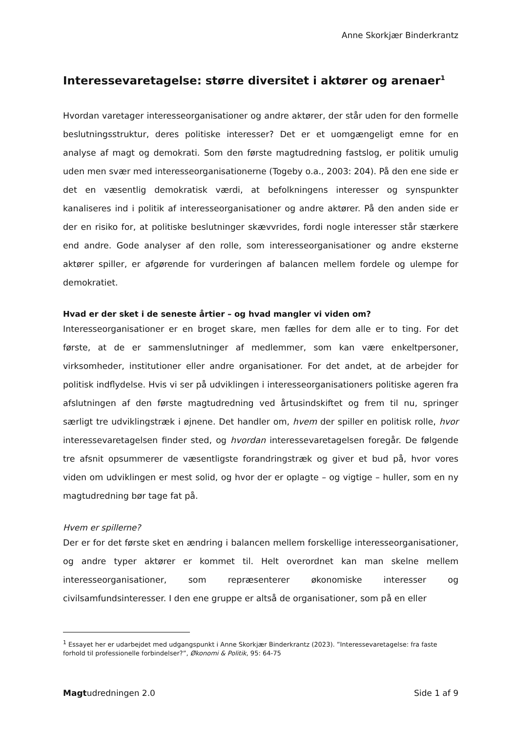Anne Skorkjær Binderkrantz
Interessevaretagelse: større diversitet i aktører og arenaer<sup>1</sup>
Hvordan varetager interesseorganisationer og andre aktører, der står uden for den formelle beslutningsstruktur, deres politiske interesser? Det er et uomgængeligt emne for en analyse af magt og demokrati. Som den første magtudredning fastslog, er politik umulig uden men svær med interesseorganisationerne (Togeby o.a., 2003: 204). På den ene side er det en væsentlig demokratisk værdi, at befolkningens interesser og synspunkter kanaliseres ind i politik af interesseorganisationer og andre aktører. På den anden side er der en risiko for, at politiske beslutninger skævvrides, fordi nogle interesser står stærkere end andre. Gode analyser af den rolle, som interesseorganisationer og andre eksterne aktører spiller, er afgørende for vurderingen af balancen mellem fordele og ulempe for demokratiet.
Hvad er der sket i de seneste årtier – og hvad mangler vi viden om?
Interesseorganisationer er en broget skare, men fælles for dem alle er to ting. For det første, at de er sammenslutninger af medlemmer, som kan være enkeltpersoner, virksomheder, institutioner eller andre organisationer. For det andet, at de arbejder for politisk indflydelse. Hvis vi ser på udviklingen i interesseorganisationers politiske ageren fra afslutningen af den første magtudredning ved årtusindskiftet og frem til nu, springer særligt tre udviklingstræk i øjnene. Det handler om, hvem der spiller en politisk rolle, hvor interessevaretagelsen finder sted, og hvordan interessevaretagelsen foregår. De følgende tre afsnit opsummerer de væsentligste forandringstræk og giver et bud på, hvor vores viden om udviklingen er mest solid, og hvor der er oplagte – og vigtige – huller, som en ny magtudredning bør tage fat på.
Hvem er spillerne?
Der er for det første sket en ændring i balancen mellem forskellige interesseorganisationer, og andre typer aktører er kommet til. Helt overordnet kan man skelne mellem interesseorganisationer, som repræsenterer økonomiske interesser og civilsamfundsinteresser. I den ene gruppe er altså de organisationer, som på en eller
<sup>1</sup> Essayet her er udarbejdet med udgangspunkt i Anne Skorkjær Binderkrantz (2023). ”Interessevaretagelse: fra faste forhold til professionelle forbindelser?”, Økonomi & Politik, 95: 64-75
Magtudredningen 2.0 Side 1 af 9